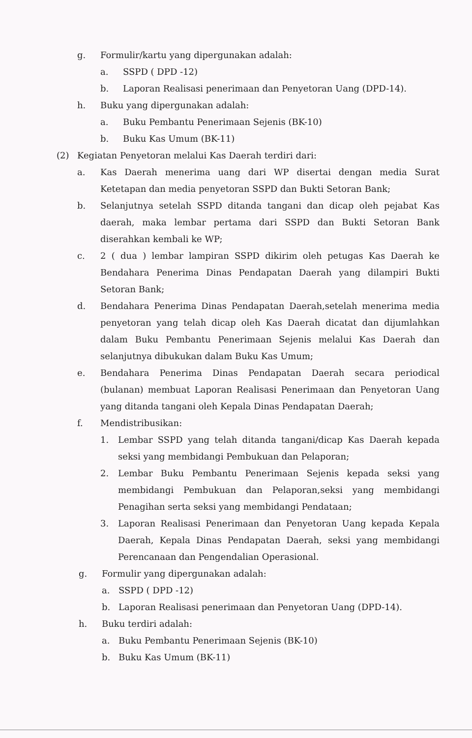g. Formulir/kartu yang dipergunakan adalah:
a. SSPD ( DPD -12)
b. Laporan Realisasi penerimaan dan Penyetoran Uang (DPD-14).
h. Buku yang dipergunakan adalah:
a. Buku Pembantu Penerimaan Sejenis (BK-10)
b. Buku Kas Umum (BK-11)
(2) Kegiatan Penyetoran melalui Kas Daerah terdiri dari:
a. Kas Daerah menerima uang dari WP disertai dengan media Surat Ketetapan dan media penyetoran SSPD dan Bukti Setoran Bank;
b. Selanjutnya setelah SSPD ditanda tangani dan dicap oleh pejabat Kas daerah, maka lembar pertama dari SSPD dan Bukti Setoran Bank diserahkan kembali ke WP;
c. 2 ( dua ) lembar lampiran SSPD dikirim oleh petugas Kas Daerah ke Bendahara Penerima Dinas Pendapatan Daerah yang dilampiri Bukti Setoran Bank;
d. Bendahara Penerima Dinas Pendapatan Daerah,setelah menerima media penyetoran yang telah dicap oleh Kas Daerah dicatat dan dijumlahkan dalam Buku Pembantu Penerimaan Sejenis melalui Kas Daerah dan selanjutnya dibukukan dalam Buku Kas Umum;
e. Bendahara Penerima Dinas Pendapatan Daerah secara periodical (bulanan) membuat Laporan Realisasi Penerimaan dan Penyetoran Uang yang ditanda tangani oleh Kepala Dinas Pendapatan Daerah;
f. Mendistribusikan:
1. Lembar SSPD yang telah ditanda tangani/dicap Kas Daerah kepada seksi yang membidangi Pembukuan dan Pelaporan;
2. Lembar Buku Pembantu Penerimaan Sejenis kepada seksi yang membidangi Pembukuan dan Pelaporan,seksi yang membidangi Penagihan serta seksi yang membidangi Pendataan;
3. Laporan Realisasi Penerimaan dan Penyetoran Uang kepada Kepala Daerah, Kepala Dinas Pendapatan Daerah, seksi yang membidangi Perencanaan dan Pengendalian Operasional.
g. Formulir yang dipergunakan adalah:
a. SSPD ( DPD -12)
b. Laporan Realisasi penerimaan dan Penyetoran Uang (DPD-14).
h. Buku terdiri adalah:
a. Buku Pembantu Penerimaan Sejenis (BK-10)
b. Buku Kas Umum (BK-11)